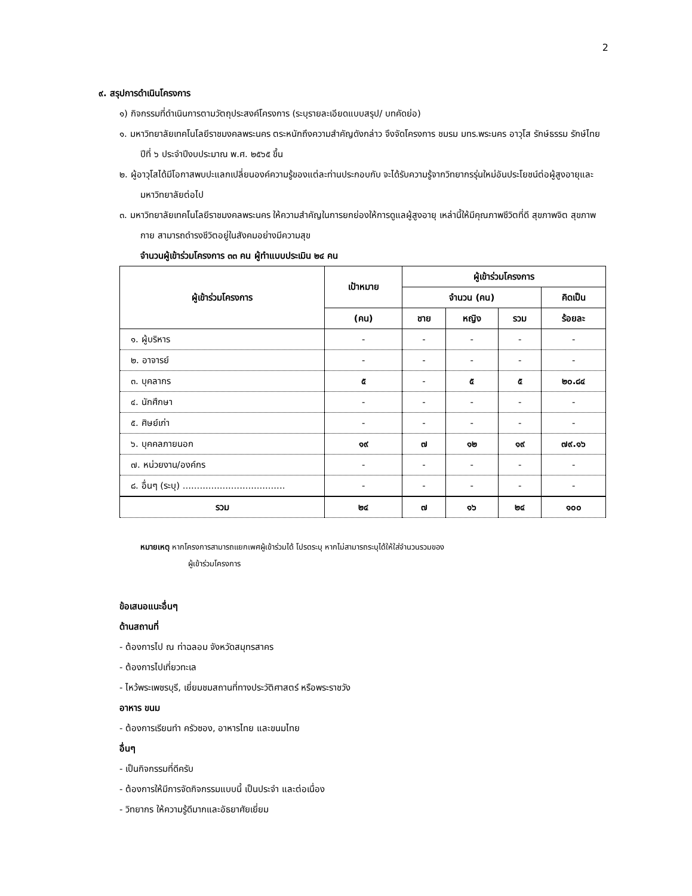2
๙. สรุปการดำเนินโครงการ
๑) กิจกรรมที่ดำเนินการตามวัตถุประสงค์โครงการ (ระบุรายละเอียดแบบสรุป/ บทคัดย่อ)
๑. มหาวิทยาลัยเทคโนโลยีราชมงคลพระนคร ตระหนักถึงความสำคัญดังกล่าว จึงจัดโครงการ ชมรม มทร.พระนคร อาวุโส รักษ์ธรรม รักษ์ไทย ปีที่ ๖ ประจำปีงบประมาณ พ.ศ. ๒๕๖๕ ขึ้น
๒. ผู้อาวุโสได้มีโอกาสพบปะแลกเปลี่ยนองค์ความรู้ของแต่ละท่านประกอบกับ จะได้รับความรู้จากวิทยากรรุ่นใหม่อันประโยชน์ต่อผู้สูงอายุและมหาวิทยาลัยต่อไป
๓. มหาวิทยาลัยเทคโนโลยีราชมงคลพระนคร ให้ความสำคัญในการยกย่องให้การดูแลผู้สูงอายุ เหล่านี้ให้มีคุณภาพชีวิตที่ดี สุขภาพจิต สุขภาพกาย สามารถดำรงชีวิตอยู่ในสังคมอย่างมีความสุข
จำนวนผู้เข้าร่วมโครงการ ๓๓ คน ผู้ทำแบบประเมิน ๒๔ คน
| ผู้เข้าร่วมโครงการ | เป้าหมาย | ผู้เข้าร่วมโครงการ | | | |
| --- | --- | --- | --- | --- | --- |
| | | จำนวน (คน) | | | คิดเป็น |
| | (คน) | ชาย | หญิง | รวม | ร้อยละ |
| ๑. ผู้บริหาร | - | - | - | - | - |
| ๒. อาจารย์ | - | - | - | - | - |
| ๓. บุคลากร | ๕ | - | ๕ | ๕ | ๒๐.๘๔ |
| ๔. นักศึกษา | - | - | - | - | - |
| ๕. ศิษย์เก่า | - | - | - | - | - |
| ๖. บุคคลภายนอก | ๑๙ | ๗ | ๑๒ | ๑๙ | ๗๙.๑๖ |
| ๗. หน่วยงาน/องค์กร | - | - | - | - | - |
| ๘. อื่นๆ (ระบุ) .................................... | - | - | - | - | - |
| รวม | ๒๔ | ๗ | ๑๖ | ๒๔ | ๑๐๐ |
หมายเหตุ หากโครงการสามารถแยกเพศผู้เข้าร่วมได้ โปรดระบุ หากไม่สามารถระบุได้ให้ใส่จำนวนรวมของ
ผู้เข้าร่วมโครงการ
ข้อเสนอแนะอื่นๆ
ด้านสถานที่
- ต้องการไป ณ ท่าฉลอม จังหวัดสมุทรสาคร
- ต้องการไปเที่ยวทะเล
- ไหว้พระเพชรบุรี, เยี่ยมชมสถานที่ทางประวัติศาสตร์ หรือพระราชวัง
อาหาร ขนม
- ต้องการเรียนทำ ครัวซอง, อาหารไทย และขนมไทย
อื่นๆ
- เป็นกิจกรรมที่ดีครับ
- ต้องการให้มีการจัดกิจกรรมแบบนี้ เป็นประจำ และต่อเนื่อง
- วิทยากร ให้ความรู้ดีมากและอัธยาศัยเยี่ยม